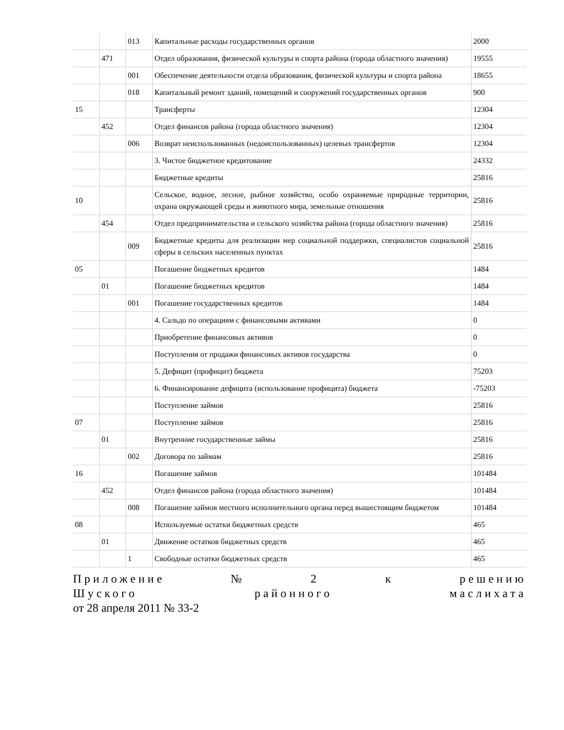| | | 013 | Капитальные расходы государственных органов | 2000 |
| | 471 | | Отдел образования, физической культуры и спорта района (города областного значения) | 19555 |
| | | 001 | Обеспечение деятельности отдела образования, физической культуры и спорта района | 18655 |
| | | 018 | Капитальный ремонт зданий, помещений и сооружений государственных органов | 900 |
| 15 | | | Трансферты | 12304 |
| | 452 | | Отдел финансов района (города областного значения) | 12304 |
| | | 006 | Возврат неиспользованных (недоиспользованных) целевых трансфертов | 12304 |
| | | | 3. Чистое бюджетное кредитование | 24332 |
| | | | Бюджетные кредиты | 25816 |
| 10 | | | Сельское, водное, лесное, рыбное хозяйство, особо охраняемые природные территории, охрана окружающей среды и животного мира, земельные отношения | 25816 |
| | 454 | | Отдел предпринимательства и сельского хозяйства района (города областного значения) | 25816 |
| | | 009 | Бюджетные кредиты для реализации мер социальной поддержки, специалистов социальной сферы в сельских населенных пунктах | 25816 |
| 05 | | | Погашение бюджетных кредитов | 1484 |
| | 01 | | Погашение бюджетных кредитов | 1484 |
| | | 001 | Погашение государственных кредитов | 1484 |
| | | | 4. Сальдо по операциям с финансовыми активами | 0 |
| | | | Приобретение финансовых активов | 0 |
| | | | Поступления от продажи финансовых активов государства | 0 |
| | | | 5. Дефицит (профицит) бюджета | 75203 |
| | | | 6. Финансирование дефицита (использование профицита) бюджета | -75203 |
| | | | Поступление займов | 25816 |
| 07 | | | Поступление займов | 25816 |
| | 01 | | Внутренние государственные займы | 25816 |
| | | 002 | Договора по займам | 25816 |
| 16 | | | Погашение займов | 101484 |
| | 452 | | Отдел финансов района (города областного значения) | 101484 |
| | | 008 | Погашение займов местного исполнительного органа перед вышестоящим бюджетом | 101484 |
| 08 | | | Используемые остатки бюджетных средств | 465 |
| | 01 | | Движение остатков бюджетных средств | 465 |
| | | 1 | Свободные остатки бюджетных средств | 465 |
Приложение № 2 к решению
Шуского районного маслихата
от 28 апреля 2011 № 33-2